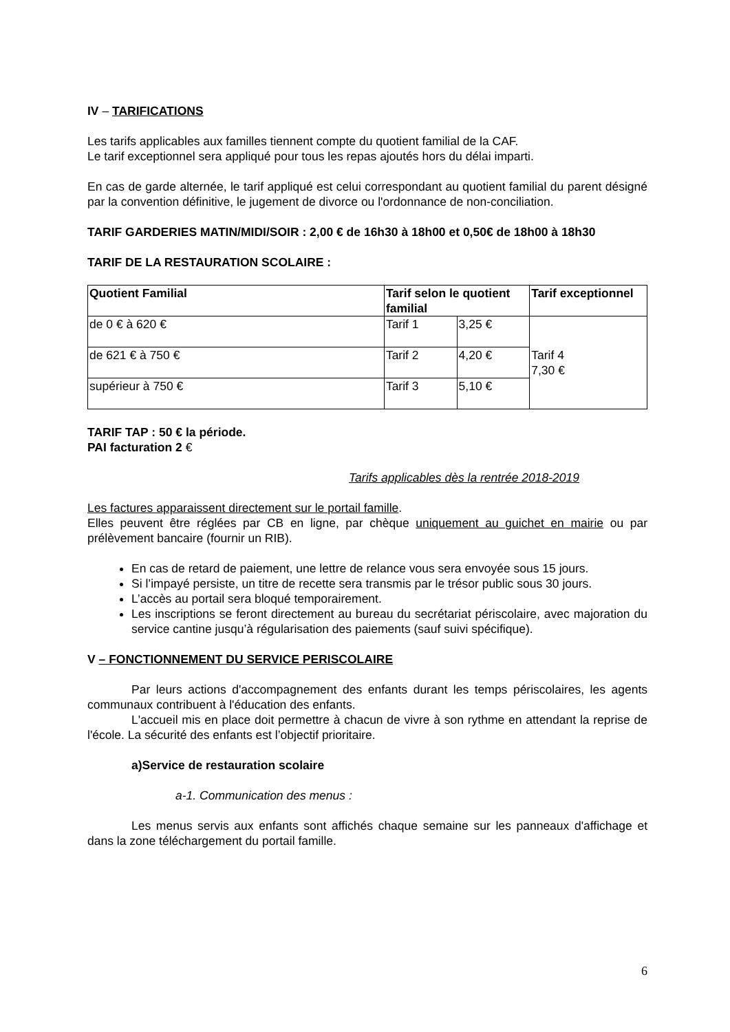IV – TARIFICATIONS
Les tarifs applicables aux familles tiennent compte du quotient familial de la CAF.
Le tarif exceptionnel sera appliqué pour tous les repas ajoutés hors du délai imparti.
En cas de garde alternée, le tarif appliqué est celui correspondant au quotient familial du parent désigné par la convention définitive, le jugement de divorce ou l'ordonnance de non-conciliation.
TARIF GARDERIES MATIN/MIDI/SOIR : 2,00 € de 16h30 à 18h00 et 0,50€ de 18h00 à 18h30
TARIF DE LA RESTAURATION SCOLAIRE :
| Quotient Familial | Tarif selon le quotient familial | | Tarif exceptionnel |
| de 0 € à 620 € | Tarif 1 | 3,25 € | Tarif 4 7,30 € |
| de 621 € à 750 € | Tarif 2 | 4,20 € | |
| supérieur à 750 € | Tarif 3 | 5,10 € | |
TARIF TAP : 50 € la période.
PAI facturation 2 €
Tarifs applicables dès la rentrée 2018-2019
Les factures apparaissent directement sur le portail famille.
Elles peuvent être réglées par CB en ligne, par chèque uniquement au guichet en mairie ou par prélèvement bancaire (fournir un RIB).
En cas de retard de paiement, une lettre de relance vous sera envoyée sous 15 jours.
Si l’impayé persiste, un titre de recette sera transmis par le trésor public sous 30 jours.
L’accès au portail sera bloqué temporairement.
Les inscriptions se feront directement au bureau du secrétariat périscolaire, avec majoration du service cantine jusqu’à régularisation des paiements (sauf suivi spécifique).
V – FONCTIONNEMENT DU SERVICE PERISCOLAIRE
Par leurs actions d'accompagnement des enfants durant les temps périscolaires, les agents communaux contribuent à l'éducation des enfants.
L'accueil mis en place doit permettre à chacun de vivre à son rythme en attendant la reprise de l'école. La sécurité des enfants est l’objectif prioritaire.
a)Service de restauration scolaire
a-1. Communication des menus :
Les menus servis aux enfants sont affichés chaque semaine sur les panneaux d'affichage et dans la zone téléchargement du portail famille.
6